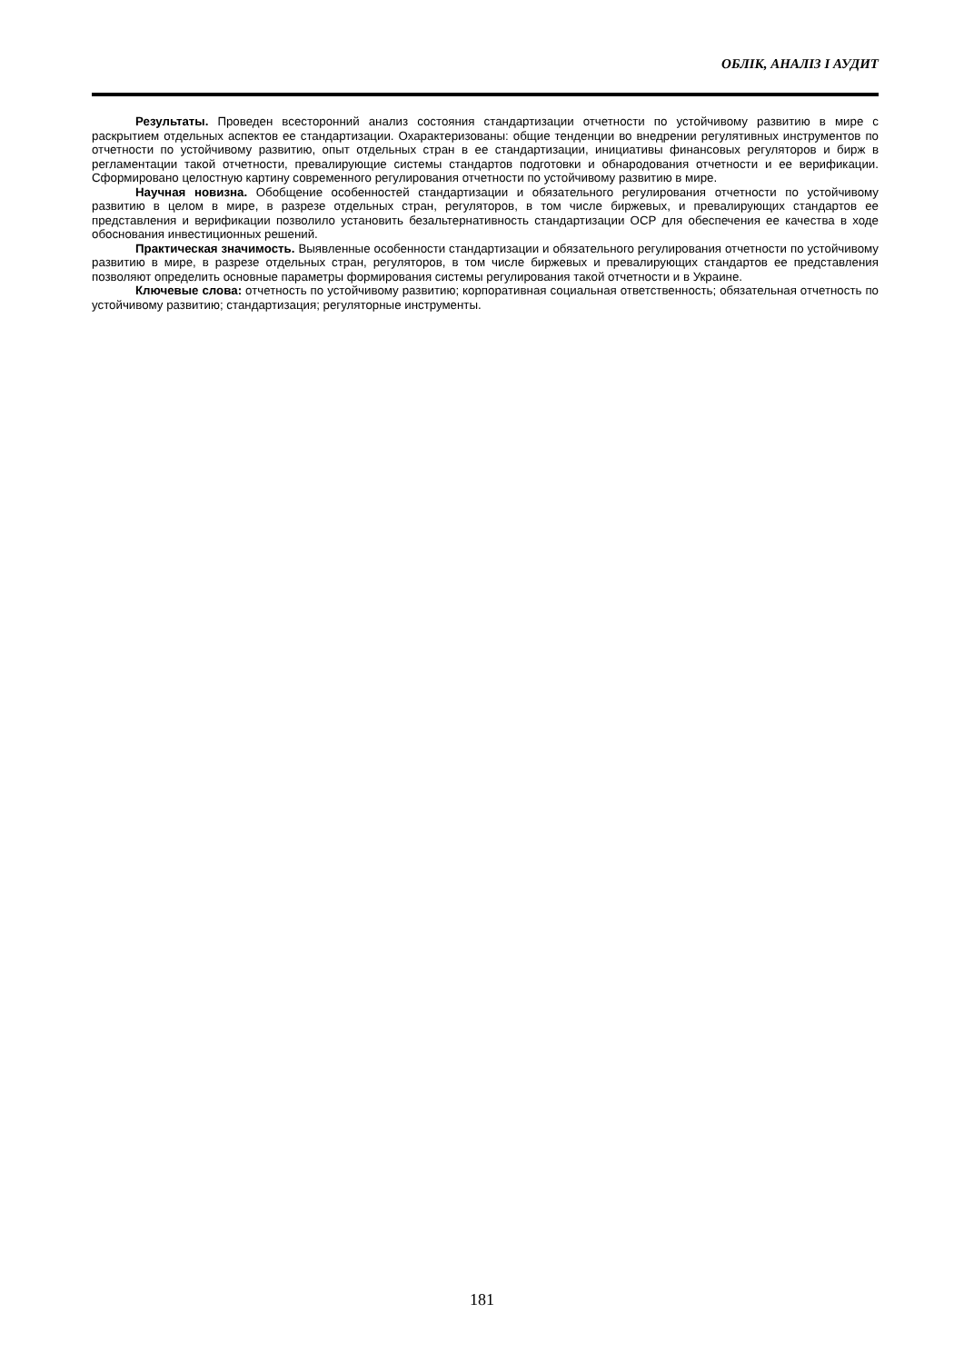ОБЛІК, АНАЛІЗ І АУДИТ
Результаты. Проведен всесторонний анализ состояния стандартизации отчетности по устойчивому развитию в мире с раскрытием отдельных аспектов ее стандартизации. Охарактеризованы: общие тенденции во внедрении регулятивных инструментов по отчетности по устойчивому развитию, опыт отдельных стран в ее стандартизации, инициативы финансовых регуляторов и бирж в регламентации такой отчетности, превалирующие системы стандартов подготовки и обнародования отчетности и ее верификации. Сформировано целостную картину современного регулирования отчетности по устойчивому развитию в мире.
Научная новизна. Обобщение особенностей стандартизации и обязательного регулирования отчетности по устойчивому развитию в целом в мире, в разрезе отдельных стран, регуляторов, в том числе биржевых, и превалирующих стандартов ее представления и верификации позволило установить безальтернативность стандартизации ОСР для обеспечения ее качества в ходе обоснования инвестиционных решений.
Практическая значимость. Выявленные особенности стандартизации и обязательного регулирования отчетности по устойчивому развитию в мире, в разрезе отдельных стран, регуляторов, в том числе биржевых и превалирующих стандартов ее представления позволяют определить основные параметры формирования системы регулирования такой отчетности и в Украине.
Ключевые слова: отчетность по устойчивому развитию; корпоративная социальная ответственность; обязательная отчетность по устойчивому развитию; стандартизация; регуляторные инструменты.
181